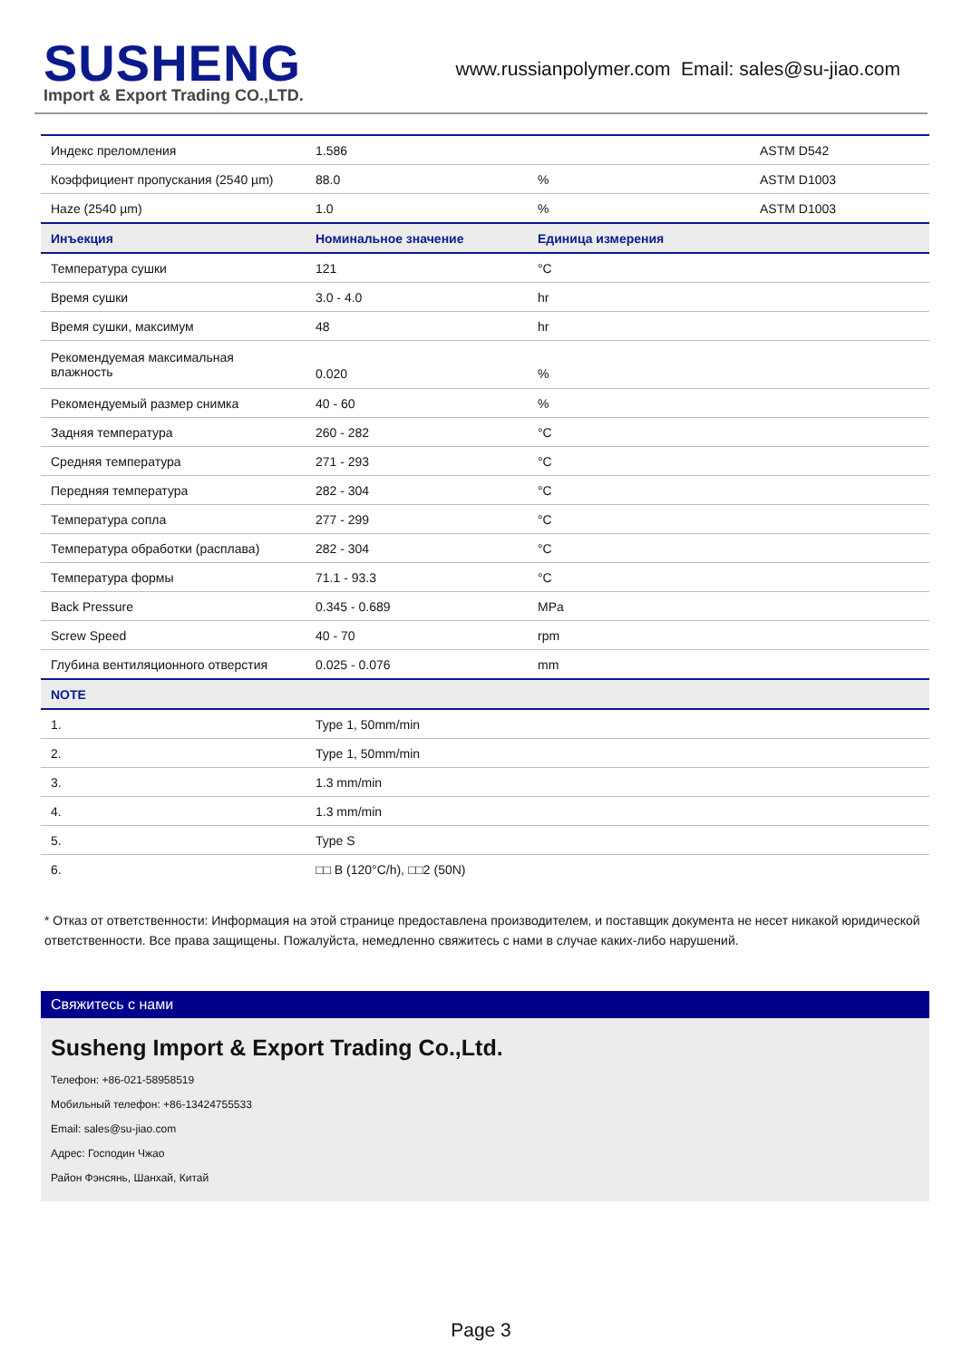SUSHENG
Import & Export Trading CO.,LTD.
www.russianpolymer.com Email: sales@su-jiao.com
| Индекс преломления | 1.586 | | ASTM D542 |
| Коэффициент пропускания (2540 µm) | 88.0 | % | ASTM D1003 |
| Haze (2540 µm) | 1.0 | % | ASTM D1003 |
| Инъекция | Номинальное значение | Единица измерения | |
| Температура сушки | 121 | °C | |
| Время сушки | 3.0 - 4.0 | hr | |
| Время сушки, максимум | 48 | hr | |
| Рекомендуемая максимальная влажность | 0.020 | % | |
| Рекомендуемый размер снимка | 40 - 60 | % | |
| Задняя температура | 260 - 282 | °C | |
| Средняя температура | 271 - 293 | °C | |
| Передняя температура | 282 - 304 | °C | |
| Температура сопла | 277 - 299 | °C | |
| Температура обработки (расплава) | 282 - 304 | °C | |
| Температура формы | 71.1 - 93.3 | °C | |
| Back Pressure | 0.345 - 0.689 | MPa | |
| Screw Speed | 40 - 70 | rpm | |
| Глубина вентиляционного отверстия | 0.025 - 0.076 | mm | |
| NOTE | | | |
| 1. | Type 1, 50mm/min | | |
| 2. | Type 1, 50mm/min | | |
| 3. | 1.3 mm/min | | |
| 4. | 1.3 mm/min | | |
| 5. | Type S | | |
| 6. | □□ B (120°C/h), □□2 (50N) | | |
* Отказ от ответственности: Информация на этой странице предоставлена производителем, и поставщик документа не несет никакой юридической ответственности. Все права защищены. Пожалуйста, немедленно свяжитесь с нами в случае каких-либо нарушений.
Свяжитесь с нами
Susheng Import & Export Trading Co.,Ltd.
Телефон: +86-021-58958519
Мобильный телефон: +86-13424755533
Email: sales@su-jiao.com
Адрес: Господин Чжао
Район Фэнсянь, Шанхай, Китай
Page 3